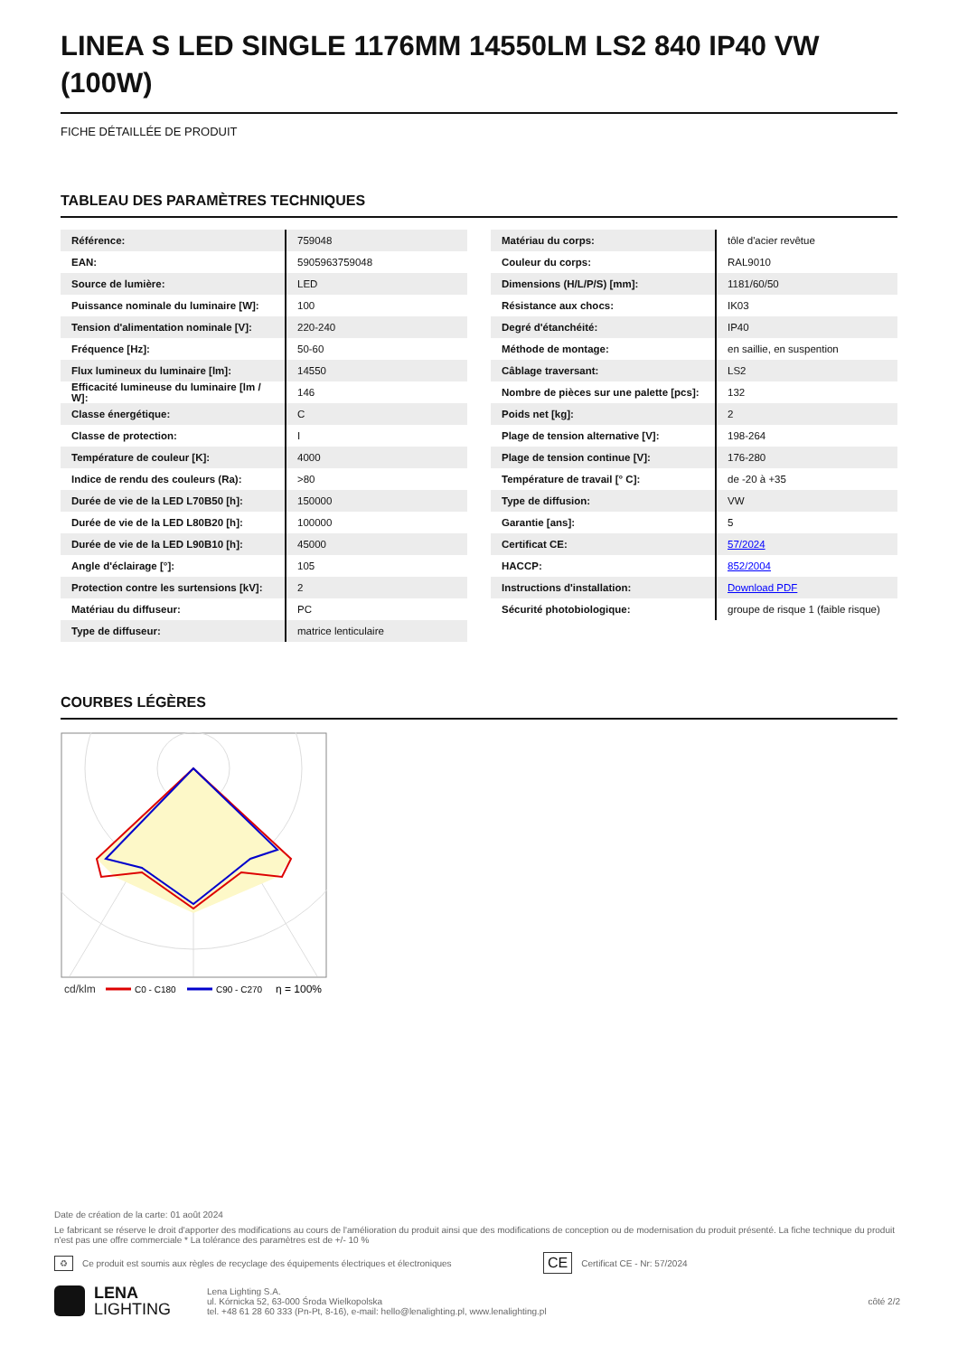LINEA S LED SINGLE 1176MM 14550LM LS2 840 IP40 VW (100W)
FICHE DÉTAILLÉE DE PRODUIT
TABLEAU DES PARAMÈTRES TECHNIQUES
| Référence: | 759048 |
| EAN: | 5905963759048 |
| Source de lumière: | LED |
| Puissance nominale du luminaire [W]: | 100 |
| Tension d'alimentation nominale [V]: | 220-240 |
| Fréquence [Hz]: | 50-60 |
| Flux lumineux du luminaire [lm]: | 14550 |
| Efficacité lumineuse du luminaire [lm / W]: | 146 |
| Classe énergétique: | C |
| Classe de protection: | I |
| Température de couleur [K]: | 4000 |
| Indice de rendu des couleurs (Ra): | >80 |
| Durée de vie de la LED L70B50 [h]: | 150000 |
| Durée de vie de la LED L80B20 [h]: | 100000 |
| Durée de vie de la LED L90B10 [h]: | 45000 |
| Angle d'éclairage [°]: | 105 |
| Protection contre les surtensions [kV]: | 2 |
| Matériau du diffuseur: | PC |
| Type de diffuseur: | matrice lenticulaire |
| Matériau du corps: | tôle d'acier revêtue |
| Couleur du corps: | RAL9010 |
| Dimensions (H/L/P/S) [mm]: | 1181/60/50 |
| Résistance aux chocs: | IK03 |
| Degré d'étanchéité: | IP40 |
| Méthode de montage: | en saillie, en suspention |
| Câblage traversant: | LS2 |
| Nombre de pièces sur une palette [pcs]: | 132 |
| Poids net [kg]: | 2 |
| Plage de tension alternative [V]: | 198-264 |
| Plage de tension continue [V]: | 176-280 |
| Température de travail [° C]: | de -20 à +35 |
| Type de diffusion: | VW |
| Garantie [ans]: | 5 |
| Certificat CE: | 57/2024 |
| HACCP: | 852/2004 |
| Instructions d'installation: | Download PDF |
| Sécurité photobiologique: | groupe de risque 1 (faible risque) |
COURBES LÉGÈRES
cd/klm
C0 - C180
C90 - C270
η = 100%
Date de création de la carte: 01 août 2024
Le fabricant se réserve le droit d'apporter des modifications au cours de l'amélioration du produit ainsi que des modifications de conception ou de modernisation du produit présenté. La fiche technique du produit n'est pas une offre commerciale * La tolérance des paramètres est de +/- 10 %
♻ Ce produit est soumis aux règles de recyclage des équipements électriques et électroniques CE Certificat CE - Nr: 57/2024
LENA
LIGHTING
Lena Lighting S.A.
ul. Kórnicka 52, 63-000 Środa Wielkopolska
tel. +48 61 28 60 333 (Pn-Pt, 8-16), e-mail: hello@lenalighting.pl, www.lenalighting.pl
côté 2/2